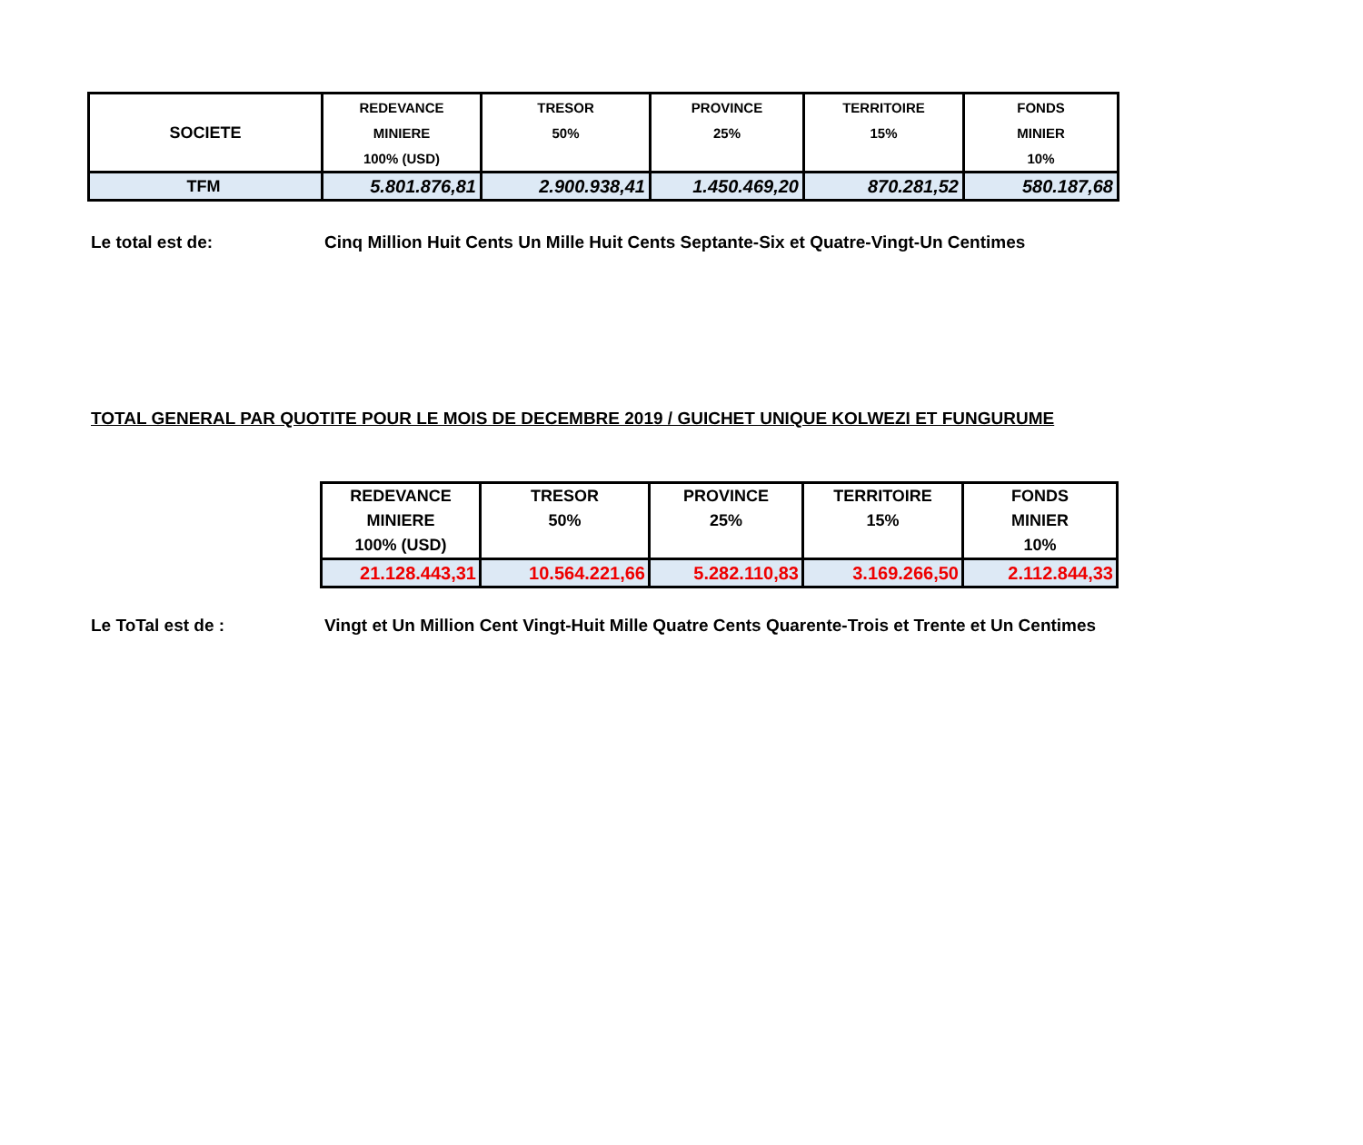| SOCIETE | REDEVANCE | TRESOR | PROVINCE | TERRITOIRE | FONDS |
| --- | --- | --- | --- | --- | --- |
| | MINIERE | 50% | 25% | 15% | MINIER |
| | 100% (USD) | | | | 10% |
| TFM | 5.801.876,81 | 2.900.938,41 | 1.450.469,20 | 870.281,52 | 580.187,68 |
Le total est de: Cinq Million Huit Cents Un Mille Huit Cents Septante-Six et Quatre-Vingt-Un Centimes
TOTAL GENERAL PAR QUOTITE POUR LE MOIS DE DECEMBRE 2019 / GUICHET UNIQUE KOLWEZI ET FUNGURUME
| REDEVANCE | TRESOR | PROVINCE | TERRITOIRE | FONDS |
| --- | --- | --- | --- | --- |
| MINIERE | 50% | 25% | 15% | MINIER |
| 100% (USD) | | | | 10% |
| 21.128.443,31 | 10.564.221,66 | 5.282.110,83 | 3.169.266,50 | 2.112.844,33 |
Le ToTal est de : Vingt et Un Million Cent Vingt-Huit Mille Quatre Cents Quarente-Trois et Trente et Un Centimes